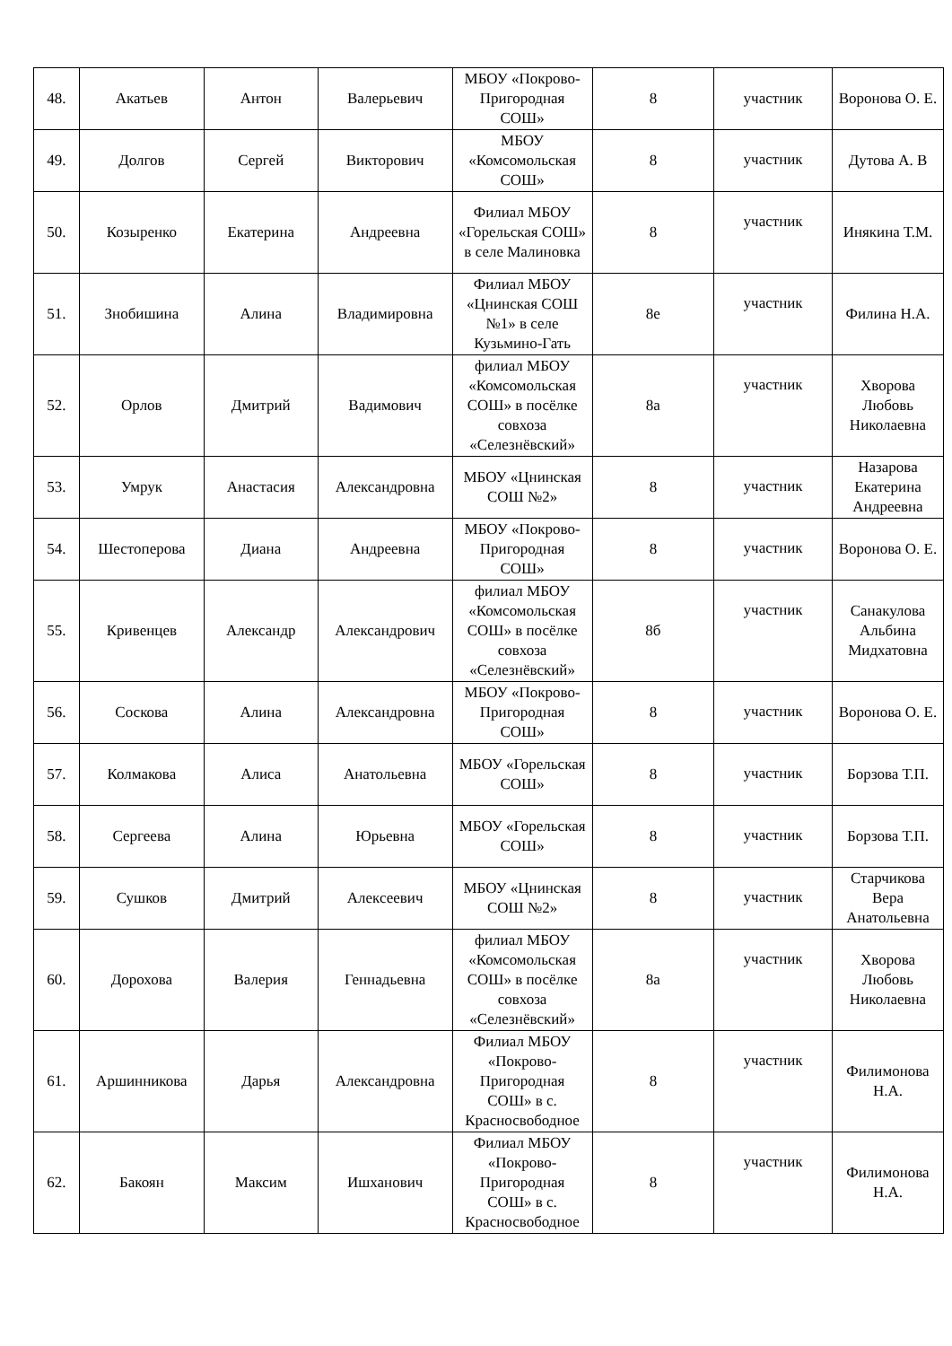| 48. | Акатьев | Антон | Валерьевич | МБОУ «Покрово-Пригородная СОШ» | 8 | участник | Воронова О. Е. |
| 49. | Долгов | Сергей | Викторович | МБОУ «Комсомольская СОШ» | 8 | участник | Дутова А. В |
| 50. | Козыренко | Екатерина | Андреевна | Филиал МБОУ «Горельская СОШ» в селе Малиновка | 8 | участник | Инякина Т.М. |
| 51. | Знобишина | Алина | Владимировна | Филиал МБОУ «Цнинская СОШ №1» в селе Кузьмино-Гать | 8е | участник | Филина Н.А. |
| 52. | Орлов | Дмитрий | Вадимович | филиал МБОУ «Комсомольская СОШ» в посёлке совхоза «Селезнёвский» | 8а | участник | Хворова Любовь Николаевна |
| 53. | Умрук | Анастасия | Александровна | МБОУ «Цнинская СОШ №2» | 8 | участник | Назарова Екатерина Андреевна |
| 54. | Шестоперова | Диана | Андреевна | МБОУ «Покрово-Пригородная СОШ» | 8 | участник | Воронова О. Е. |
| 55. | Кривенцев | Александр | Александрович | филиал МБОУ «Комсомольская СОШ» в посёлке совхоза «Селезнёвский» | 8б | участник | Санакулова Альбина Мидхатовна |
| 56. | Соскова | Алина | Александровна | МБОУ «Покрово-Пригородная СОШ» | 8 | участник | Воронова О. Е. |
| 57. | Колмакова | Алиса | Анатольевна | МБОУ «Горельская СОШ» | 8 | участник | Борзова Т.П. |
| 58. | Сергеева | Алина | Юрьевна | МБОУ «Горельская СОШ» | 8 | участник | Борзова Т.П. |
| 59. | Сушков | Дмитрий | Алексеевич | МБОУ «Цнинская СОШ №2» | 8 | участник | Старчикова Вера Анатольевна |
| 60. | Дорохова | Валерия | Геннадьевна | филиал МБОУ «Комсомольская СОШ» в посёлке совхоза «Селезнёвский» | 8а | участник | Хворова Любовь Николаевна |
| 61. | Аршинникова | Дарья | Александровна | Филиал МБОУ «Покрово-Пригородная СОШ» в с. Красносвободное | 8 | участник | Филимонова Н.А. |
| 62. | Бакоян | Максим | Ишханович | Филиал МБОУ «Покрово-Пригородная СОШ» в с. Красносвободное | 8 | участник | Филимонова Н.А. |